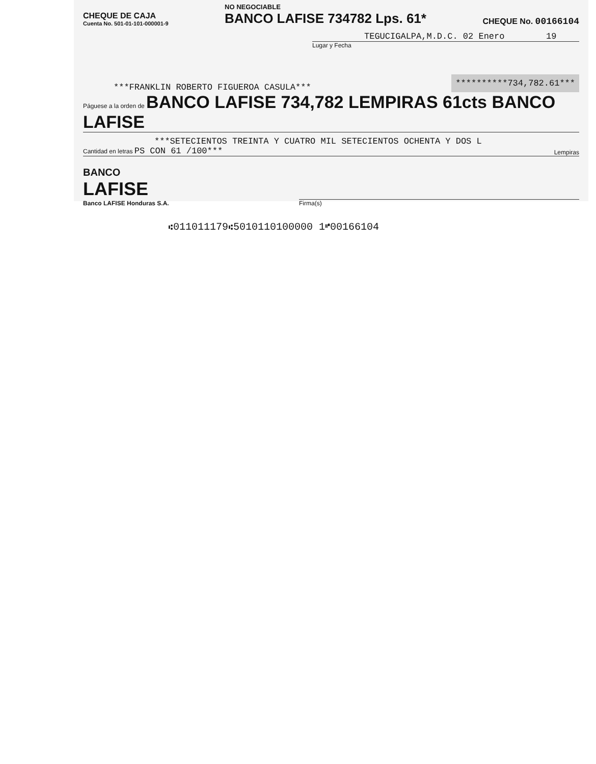CHEQUE DE CAJA
Cuenta No. 501-01-101-000001-9
NO NEGOCIABLE
BANCO LAFISE 734782 Lps. 61*
CHEQUE No. 00166104
TEGUCIGALPA,M.D.C. 02 Enero 19
Lugar y Fecha
***FRANKLIN ROBERTO FIGUEROA CASULA***
**********734,782.61***
Páguese a la orden de BANCO LAFISE 734,782 LEMPIRAS 61cts BANCO LAFISE
***SETECIENTOS TREINTA Y CUATRO MIL SETECIENTOS OCHENTA Y DOS L
Cantidad en letras PS CON 61 /100***
Lempiras
BANCO
LAFISE
Banco LAFISE Honduras S.A.
Firma(s)
⑆011011179⑆5010110100000 1⑈00166104